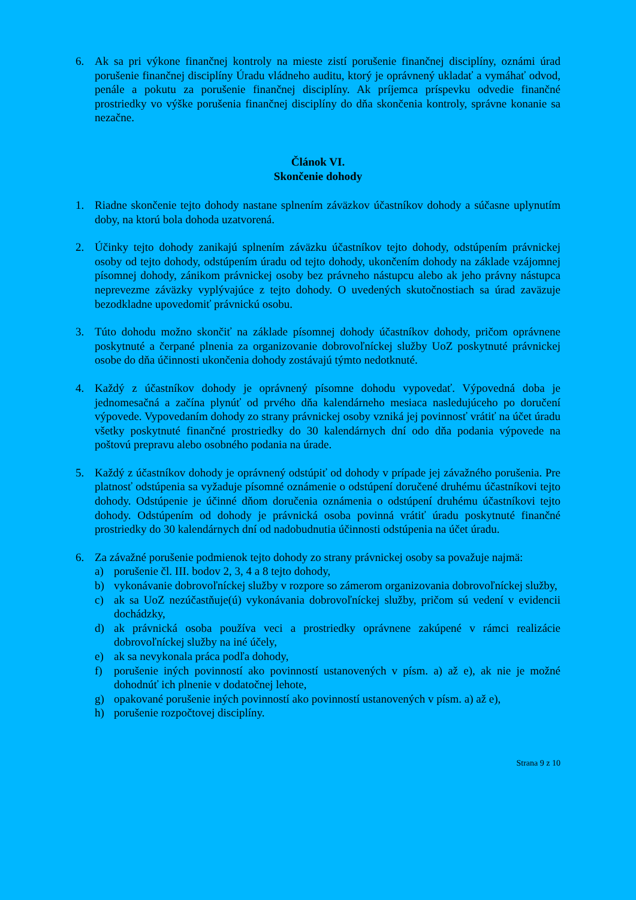6. Ak sa pri výkone finančnej kontroly na mieste zistí porušenie finančnej disciplíny, oznámi úrad porušenie finančnej disciplíny Úradu vládneho auditu, ktorý je oprávnený ukladať a vymáhať odvod, penále a pokutu za porušenie finančnej disciplíny. Ak príjemca príspevku odvedie finančné prostriedky vo výške porušenia finančnej disciplíny do dňa skončenia kontroly, správne konanie sa nezačne.
Článok VI.
Skončenie dohody
1. Riadne skončenie tejto dohody nastane splnením záväzkov účastníkov dohody a súčasne uplynutím doby, na ktorú bola dohoda uzatvorená.
2. Účinky tejto dohody zanikajú splnením záväzku účastníkov tejto dohody, odstúpením právnickej osoby od tejto dohody, odstúpením úradu od tejto dohody, ukončením dohody na základe vzájomnej písomnej dohody, zánikom právnickej osoby bez právneho nástupcu alebo ak jeho právny nástupca neprevezme záväzky vyplývajúce z tejto dohody. O uvedených skutočnostiach sa úrad zaväzuje bezodkladne upovedomiť právnickú osobu.
3. Túto dohodu možno skončiť na základe písomnej dohody účastníkov dohody, pričom oprávnene poskytnuté a čerpané plnenia za organizovanie dobrovoľníckej služby UoZ poskytnuté právnickej osobe do dňa účinnosti ukončenia dohody zostávajú týmto nedotknuté.
4. Každý z účastníkov dohody je oprávnený písomne dohodu vypovedať. Výpovedná doba je jednomesačná a začína plynúť od prvého dňa kalendárneho mesiaca nasledujúceho po doručení výpovede. Vypovedaním dohody zo strany právnickej osoby vzniká jej povinnosť vrátiť na účet úradu všetky poskytnuté finančné prostriedky do 30 kalendárnych dní odo dňa podania výpovede na poštovú prepravu alebo osobného podania na úrade.
5. Každý z účastníkov dohody je oprávnený odstúpiť od dohody v prípade jej závažného porušenia. Pre platnosť odstúpenia sa vyžaduje písomné oznámenie o odstúpení doručené druhému účastníkovi tejto dohody. Odstúpenie je účinné dňom doručenia oznámenia o odstúpení druhému účastníkovi tejto dohody. Odstúpením od dohody je právnická osoba povinná vrátiť úradu poskytnuté finančné prostriedky do 30 kalendárnych dní od nadobudnutia účinnosti odstúpenia na účet úradu.
6. Za závažné porušenie podmienok tejto dohody zo strany právnickej osoby sa považuje najmä:
a) porušenie čl. III. bodov 2, 3, 4 a 8 tejto dohody,
b) vykonávanie dobrovoľníckej služby v rozpore so zámerom organizovania dobrovoľníckej služby,
c) ak sa UoZ nezúčastňuje(ú) vykonávania dobrovoľníckej služby, pričom sú vedení v evidencii dochádzky,
d) ak právnická osoba používa veci a prostriedky oprávnene zakúpené v rámci realizácie dobrovoľníckej služby na iné účely,
e) ak sa nevykonala práca podľa dohody,
f) porušenie iných povinností ako povinností ustanovených v písm. a) až e), ak nie je možné dohodnúť ich plnenie v dodatočnej lehote,
g) opakované porušenie iných povinností ako povinností ustanovených v písm. a) až e),
h) porušenie rozpočtovej disciplíny.
Strana 9 z 10